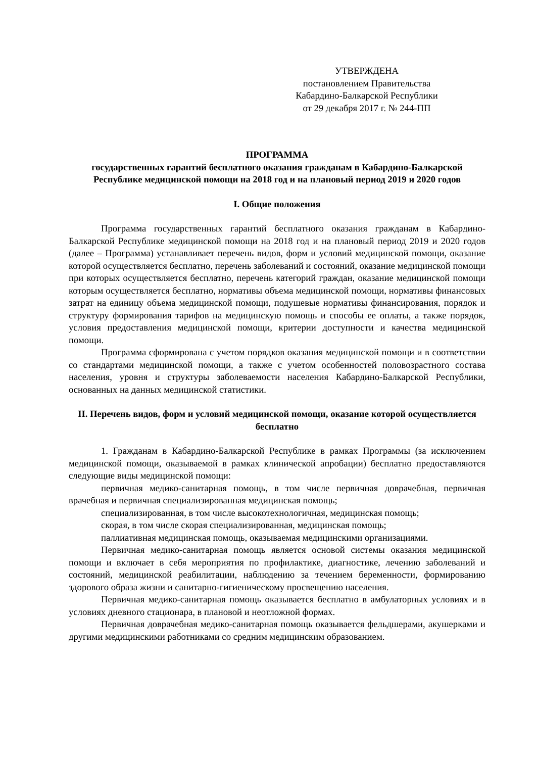УТВЕРЖДЕНА
постановлением Правительства
Кабардино-Балкарской Республики
от 29 декабря 2017 г. № 244-ПП
ПРОГРАММА
государственных гарантий бесплатного оказания гражданам в Кабардино-Балкарской Республике медицинской помощи на 2018 год и на плановый период 2019 и 2020 годов
I. Общие положения
Программа государственных гарантий бесплатного оказания гражданам в Кабардино-Балкарской Республике медицинской помощи на 2018 год и на плановый период 2019 и 2020 годов (далее – Программа) устанавливает перечень видов, форм и условий медицинской помощи, оказание которой осуществляется бесплатно, перечень заболеваний и состояний, оказание медицинской помощи при которых осуществляется бесплатно, перечень категорий граждан, оказание медицинской помощи которым осуществляется бесплатно, нормативы объема медицинской помощи, нормативы финансовых затрат на единицу объема медицинской помощи, подушевые нормативы финансирования, порядок и структуру формирования тарифов на медицинскую помощь и способы ее оплаты, а также порядок, условия предоставления медицинской помощи, критерии доступности и качества медицинской помощи.
Программа сформирована с учетом порядков оказания медицинской помощи и в соответствии со стандартами медицинской помощи, а также с учетом особенностей половозрастного состава населения, уровня и структуры заболеваемости населения Кабардино-Балкарской Республики, основанных на данных медицинской статистики.
II. Перечень видов, форм и условий медицинской помощи, оказание которой осуществляется бесплатно
1. Гражданам в Кабардино-Балкарской Республике в рамках Программы (за исключением медицинской помощи, оказываемой в рамках клинической апробации) бесплатно предоставляются следующие виды медицинской помощи:
первичная медико-санитарная помощь, в том числе первичная доврачебная, первичная врачебная и первичная специализированная медицинская помощь;
специализированная, в том числе высокотехнологичная, медицинская помощь;
скорая, в том числе скорая специализированная, медицинская помощь;
паллиативная медицинская помощь, оказываемая медицинскими организациями.
Первичная медико-санитарная помощь является основой системы оказания медицинской помощи и включает в себя мероприятия по профилактике, диагностике, лечению заболеваний и состояний, медицинской реабилитации, наблюдению за течением беременности, формированию здорового образа жизни и санитарно-гигиеническому просвещению населения.
Первичная медико-санитарная помощь оказывается бесплатно в амбулаторных условиях и в условиях дневного стационара, в плановой и неотложной формах.
Первичная доврачебная медико-санитарная помощь оказывается фельдшерами, акушерками и другими медицинскими работниками со средним медицинским образованием.